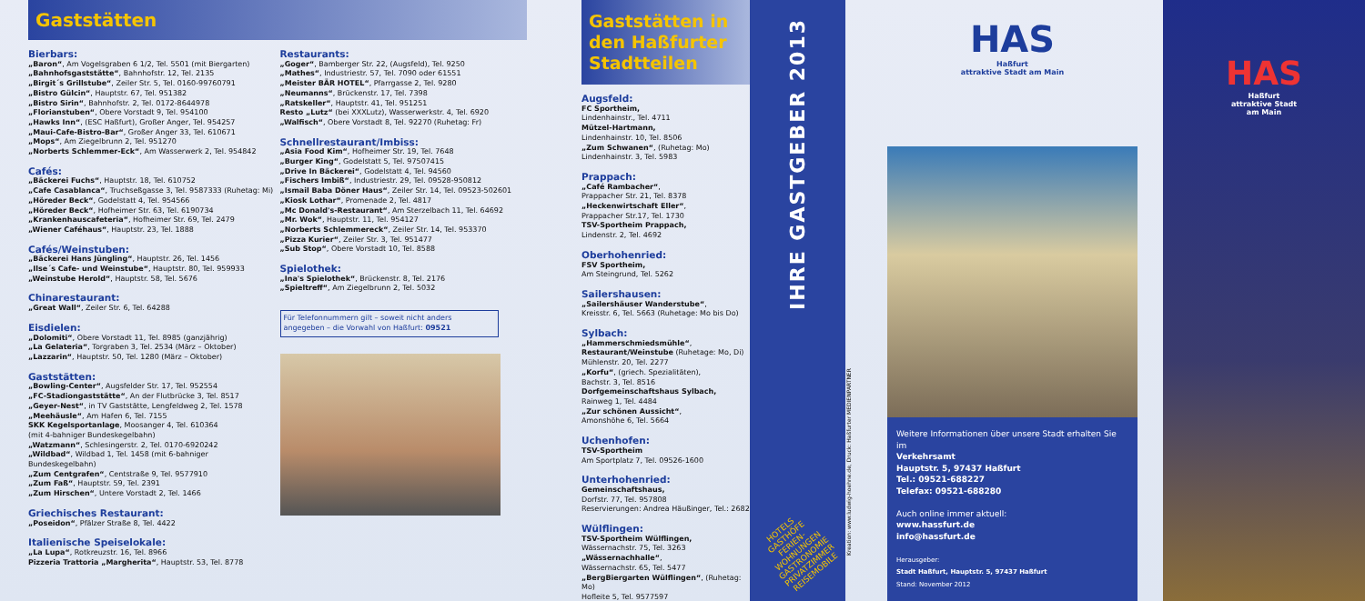Gaststätten
Bierbars:
„Baron“, Am Vogelsgraben 6 1/2, Tel. 5501 (mit Biergarten)
„Bahnhofsgaststätte“, Bahnhofstr. 12, Tel. 2135
„Birgit´s Grillstube“, Zeiler Str. 5, Tel. 0160-99760791
„Bistro Gülcin“, Hauptstr. 67, Tel. 951382
„Bistro Sirin“, Bahnhofstr. 2, Tel. 0172-8644978
„Florianstuben“, Obere Vorstadt 9, Tel. 954100
„Hawks Inn“, (ESC Haßfurt), Großer Anger, Tel. 954257
„Maui-Cafe-Bistro-Bar“, Großer Anger 33, Tel. 610671
„Mops“, Am Ziegelbrunn 2, Tel. 951270
„Norberts Schlemmer-Eck“, Am Wasserwerk 2, Tel. 954842
Cafés:
„Bäckerei Fuchs“, Hauptstr. 18, Tel. 610752
„Cafe Casablanca“, Truchseßgasse 3, Tel. 9587333 (Ruhetag: Mi)
„Höreder Beck“, Godelstatt 4, Tel. 954566
„Höreder Beck“, Hofheimer Str. 63, Tel. 6190734
„Krankenhauscafeteria“, Hofheimer Str. 69, Tel. 2479
„Wiener Caféhaus“, Hauptstr. 23, Tel. 1888
Cafés/Weinstuben:
„Bäckerei Hans Jüngling“, Hauptstr. 26, Tel. 1456
„Ilse´s Cafe- und Weinstube“, Hauptstr. 80, Tel. 959933
„Weinstube Herold“, Hauptstr. 58, Tel. 5676
Chinarestaurant:
„Great Wall“, Zeiler Str. 6, Tel. 64288
Eisdielen:
„Dolomiti“, Obere Vorstadt 11, Tel. 8985 (ganzjährig)
„La Gelateria“, Torgraben 3, Tel. 2534 (März – Oktober)
„Lazzarin“, Hauptstr. 50, Tel. 1280 (März – Oktober)
Gaststätten:
„Bowling-Center“, Augsfelder Str. 17, Tel. 952554
„FC-Stadiongaststätte“, An der Flutbrücke 3, Tel. 8517
„Geyer-Nest“, in TV Gaststätte, Lengfeldweg 2, Tel. 1578
„Meehäusle“, Am Hafen 6, Tel. 7155
SKK Kegelsportanlage, Moosanger 4, Tel. 610364
(mit 4-bahniger Bundeskegelbahn)
„Watzmann“, Schlesingerstr. 2, Tel. 0170-6920242
„Wildbad“, Wildbad 1, Tel. 1458 (mit 6-bahniger Bundeskegelbahn)
„Zum Centgrafen“, Centstraße 9, Tel. 9577910
„Zum Faß“, Hauptstr. 59, Tel. 2391
„Zum Hirschen“, Untere Vorstadt 2, Tel. 1466
Griechisches Restaurant:
„Poseidon“, Pfälzer Straße 8, Tel. 4422
Italienische Speiselokale:
„La Lupa“, Rotkreuzstr. 16, Tel. 8966
Pizzeria Trattoria „Margherita“, Hauptstr. 53, Tel. 8778
Restaurants:
„Goger“, Bamberger Str. 22, (Augsfeld), Tel. 9250
„Mathes“, Industriestr. 57, Tel. 7090 oder 61551
„Meister BÄR HOTEL“, Pfarrgasse 2, Tel. 9280
„Neumanns“, Brückenstr. 17, Tel. 7398
„Ratskeller“, Hauptstr. 41, Tel. 951251
Resto „Lutz“ (bei XXXLutz), Wasserwerkstr. 4, Tel. 6920
„Walfisch“, Obere Vorstadt 8, Tel. 92270 (Ruhetag: Fr)
Schnellrestaurant/Imbiss:
„Asia Food Kim“, Hofheimer Str. 19, Tel. 7648
„Burger King“, Godelstatt 5, Tel. 97507415
„Drive In Bäckerei“, Godelstatt 4, Tel. 94560
„Fischers Imbiß“, Industriestr. 29, Tel. 09528-950812
„Ismail Baba Döner Haus“, Zeiler Str. 14, Tel. 09523-502601
„Kiosk Lothar“, Promenade 2, Tel. 4817
„Mc Donald's-Restaurant“, Am Sterzelbach 11, Tel. 64692
„Mr. Wok“, Hauptstr. 11, Tel. 954127
„Norberts Schlemmereck“, Zeiler Str. 14, Tel. 953370
„Pizza Kurier“, Zeiler Str. 3, Tel. 951477
„Sub Stop“, Obere Vorstadt 10, Tel. 8588
Spielothek:
„Ina's Spielothek“, Brückenstr. 8, Tel. 2176
„Spieltreff“, Am Ziegelbrunn 2, Tel. 5032
Für Telefonnummern gilt – soweit nicht anders angegeben – die Vorwahl von Haßfurt: 09521
Gaststätten in den Haßfurter Stadtteilen
Augsfeld:
FC Sportheim,
Lindenhainstr., Tel. 4711
Mützel-Hartmann,
Lindenhainstr. 10, Tel. 8506
„Zum Schwanen“, (Ruhetag: Mo)
Lindenhainstr. 3, Tel. 5983
Prappach:
„Café Rambacher“,
Prappacher Str. 21, Tel. 8378
„Heckenwirtschaft Eller“,
Prappacher Str.17, Tel. 1730
TSV-Sportheim Prappach,
Lindenstr. 2, Tel. 4692
Oberhohenried:
FSV Sportheim,
Am Steingrund, Tel. 5262
Sailershausen:
„Sailershäuser Wanderstube“,
Kreisstr. 6, Tel. 5663 (Ruhetage: Mo bis Do)
Sylbach:
„Hammerschmiedsmühle“,
Restaurant/Weinstube (Ruhetage: Mo, Di)
Mühlenstr. 20, Tel. 2277
„Korfu“, (griech. Spezialitäten),
Bachstr. 3, Tel. 8516
Dorfgemeinschaftshaus Sylbach,
Rainweg 1, Tel. 4484
„Zur schönen Aussicht“,
Amonshöhe 6, Tel. 5664
Uchenhofen:
TSV-Sportheim
Am Sportplatz 7, Tel. 09526-1600
Unterhohenried:
Gemeinschaftshaus,
Dorfstr. 77, Tel. 957808
Reservierungen: Andrea Häußinger, Tel.: 2682
Wülflingen:
TSV-Sportheim Wülflingen,
Wässernachstr. 75, Tel. 3263
„Wässernachhalle“,
Wässernachstr. 65, Tel. 5477
„BergBiergarten Wülflingen“, (Ruhetag: Mo)
Hofleite 5, Tel. 9577597
IHRE GASTGEBER 2013
HOTELS
GASTHÖFE
FERIEN-
WOHNUNGEN
GASTRONOMIE
PRIVATZIMMER
REISEMOBILE
Kreation: www.ludwig-hoehne.de, Druck: Haßfurter MEDIENPARTNER
HAS
Haßfurt
attraktive Stadt am Main
Weitere Informationen über unsere Stadt erhalten Sie im
Verkehrsamt
Hauptstr. 5, 97437 Haßfurt
Tel.: 09521-688227
Telefax: 09521-688280
Auch online immer aktuell:
www.hassfurt.de
info@hassfurt.de
Herausgeber:
Stadt Haßfurt, Hauptstr. 5, 97437 Haßfurt
Stand: November 2012
HAS
Haßfurt
attraktive Stadt
am Main